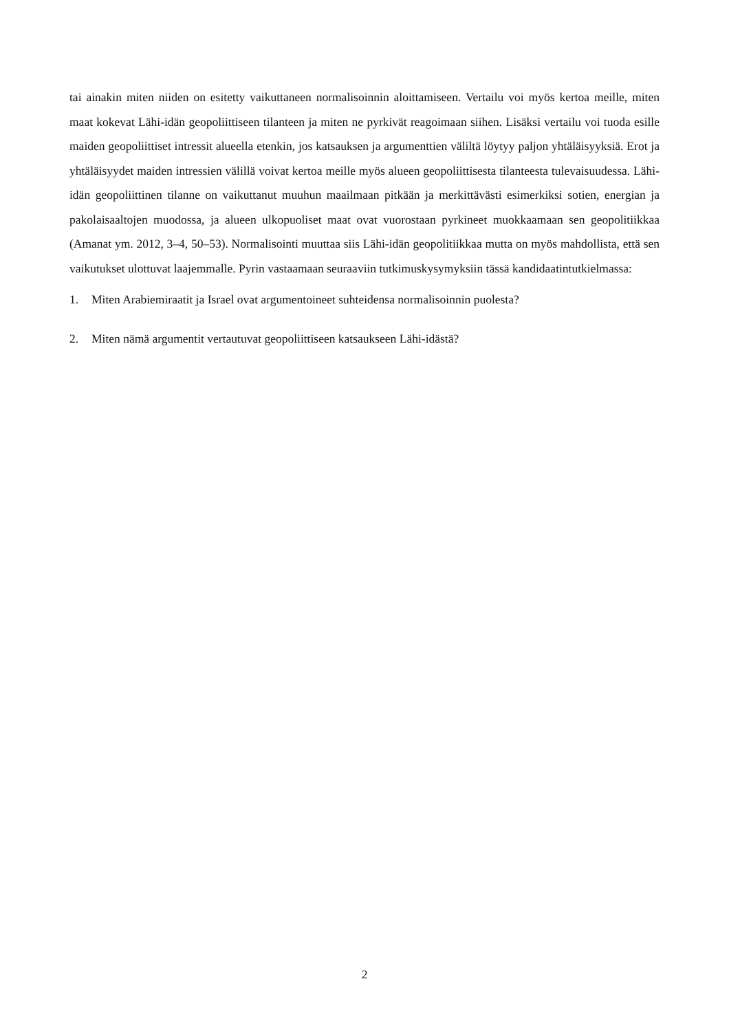tai ainakin miten niiden on esitetty vaikuttaneen normalisoinnin aloittamiseen. Vertailu voi myös kertoa meille, miten maat kokevat Lähi-idän geopoliittiseen tilanteen ja miten ne pyrkivät reagoimaan siihen. Lisäksi vertailu voi tuoda esille maiden geopoliittiset intressit alueella etenkin, jos katsauksen ja argumenttien väliltä löytyy paljon yhtäläisyyksiä. Erot ja yhtäläisyydet maiden intressien välillä voivat kertoa meille myös alueen geopoliittisesta tilanteesta tulevaisuudessa. Lähi-idän geopoliittinen tilanne on vaikuttanut muuhun maailmaan pitkään ja merkittävästi esimerkiksi sotien, energian ja pakolaisaaltojen muodossa, ja alueen ulkopuoliset maat ovat vuorostaan pyrkineet muokkaamaan sen geopolitiikkaa (Amanat ym. 2012, 3–4, 50–53). Normalisointi muuttaa siis Lähi-idän geopolitiikkaa mutta on myös mahdollista, että sen vaikutukset ulottuvat laajemmalle. Pyrin vastaamaan seuraaviin tutkimuskysymyksiin tässä kandidaatintutkielmassa:
1. Miten Arabiemiraatit ja Israel ovat argumentoineet suhteidensa normalisoinnin puolesta?
2. Miten nämä argumentit vertautuvat geopoliittiseen katsaukseen Lähi-idästä?
2